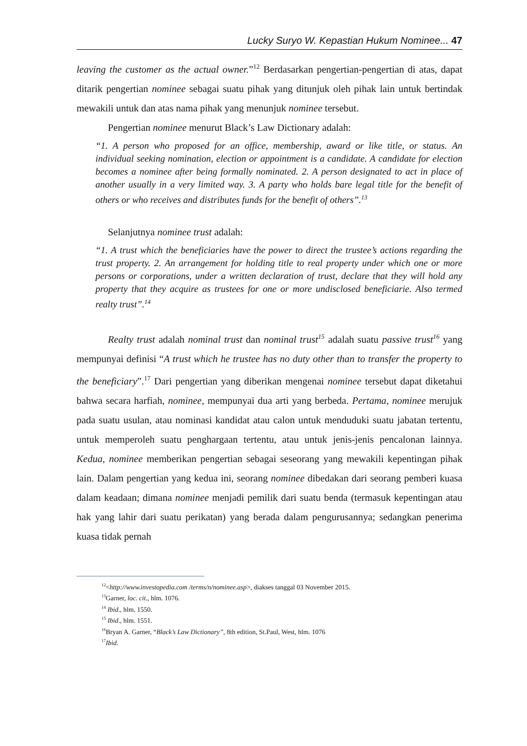Lucky Suryo W. Kepastian Hukum Nominee... 47
leaving the customer as the actual owner.”<sup>12</sup> Berdasarkan pengertian-pengertian di atas, dapat ditarik pengertian nominee sebagai suatu pihak yang ditunjuk oleh pihak lain untuk bertindak mewakili untuk dan atas nama pihak yang menunjuk nominee tersebut.
Pengertian nominee menurut Black’s Law Dictionary adalah:
“1. A person who proposed for an office, membership, award or like title, or status. An individual seeking nomination, election or appointment is a candidate. A candidate for election becomes a nominee after being formally nominated. 2. A person designated to act in place of another usually in a very limited way. 3. A party who holds bare legal title for the benefit of others or who receives and distributes funds for the benefit of others”.<sup>13</sup>
Selanjutnya nominee trust adalah:
“1. A trust which the beneficiaries have the power to direct the trustee’s actions regarding the trust property. 2. An arrangement for holding title to real property under which one or more persons or corporations, under a written declaration of trust, declare that they will hold any property that they acquire as trustees for one or more undisclosed beneficiarie. Also termed realty trust”.<sup>14</sup>
Realty trust adalah nominal trust dan nominal trust<sup>15</sup> adalah suatu passive trust<sup>16</sup> yang mempunyai definisi “A trust which he trustee has no duty other than to transfer the property to the beneficiary”.<sup>17</sup> Dari pengertian yang diberikan mengenai nominee tersebut dapat diketahui bahwa secara harfiah, nominee, mempunyai dua arti yang berbeda. Pertama, nominee merujuk pada suatu usulan, atau nominasi kandidat atau calon untuk menduduki suatu jabatan tertentu, untuk memperoleh suatu penghargaan tertentu, atau untuk jenis-jenis pencalonan lainnya. Kedua, nominee memberikan pengertian sebagai seseorang yang mewakili kepentingan pihak lain. Dalam pengertian yang kedua ini, seorang nominee dibedakan dari seorang pemberi kuasa dalam keadaan; dimana nominee menjadi pemilik dari suatu benda (termasuk kepentingan atau hak yang lahir dari suatu perikatan) yang berada dalam pengurusannya; sedangkan penerima kuasa tidak pernah
<sup>12</sup><http://www.investopedia.com /terms/n/nominee.asp>, diakses tanggal 03 November 2015.
<sup>13</sup> Garner, loc. cit., hlm. 1076.
<sup>14</sup> Ibid., hlm. 1550.
<sup>15</sup> Ibid., hlm. 1551.
<sup>16</sup> Bryan A. Garner, “Black’s Law Dictionary”, 8th edition, St.Paul, West, hlm. 1076
<sup>17</sup> Ibid.